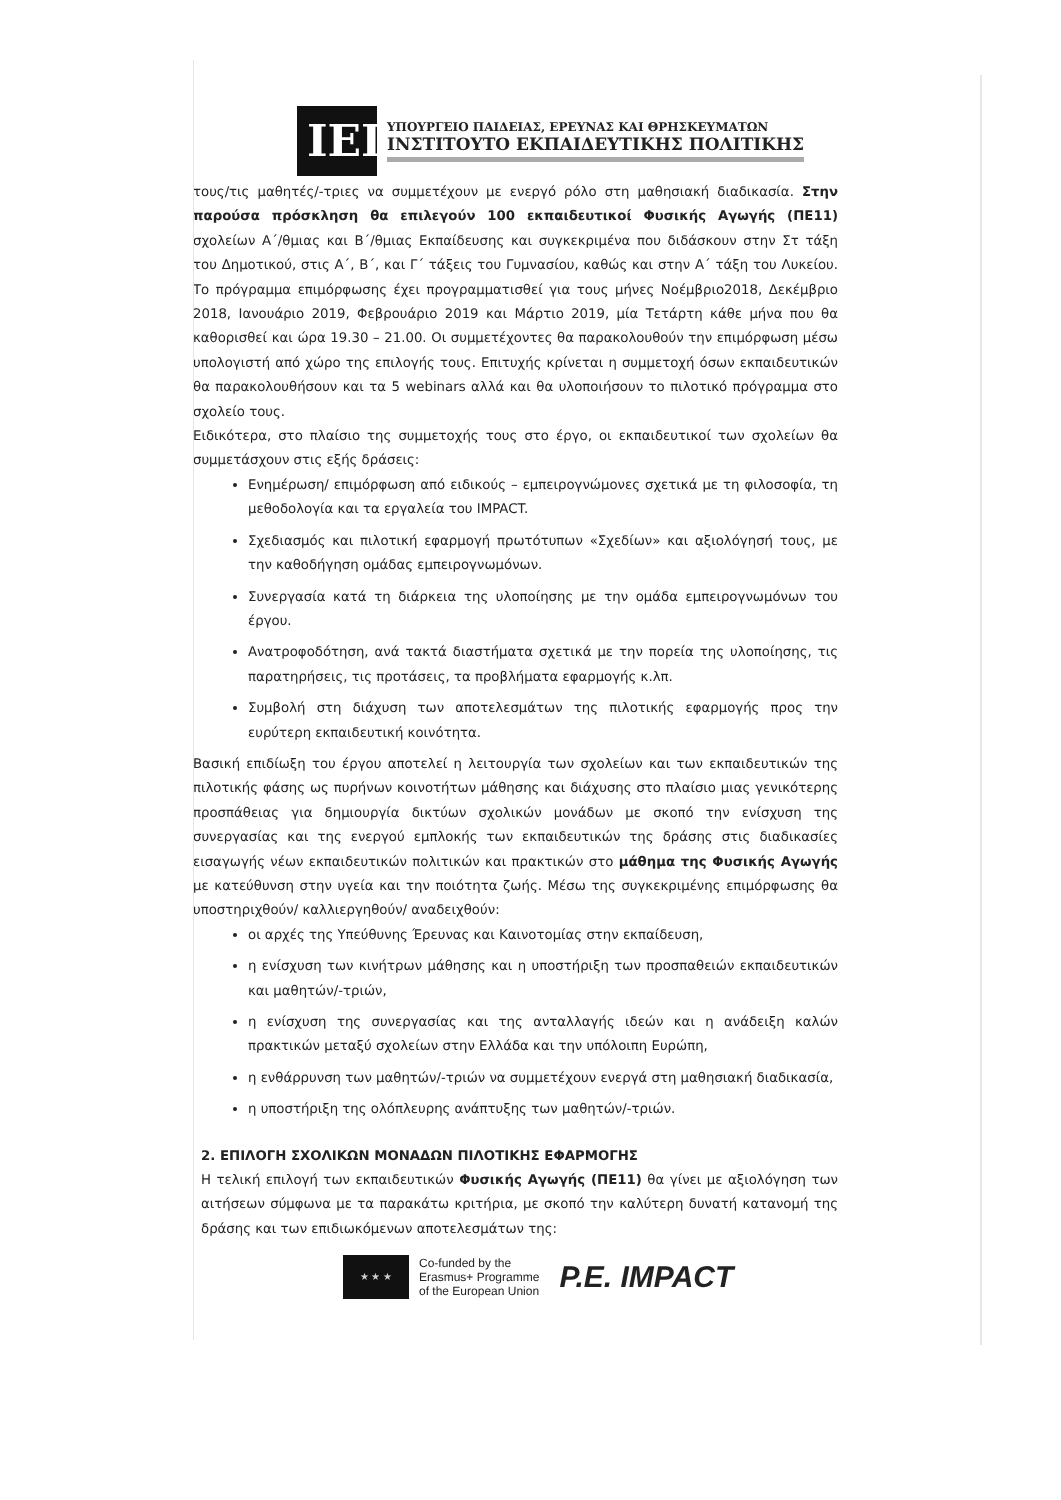ΙΕΠ
ΥΠΟΥΡΓΕΙΟ ΠΑΙΔΕΙΑΣ, ΕΡΕΥΝΑΣ ΚΑΙ ΘΡΗΣΚΕΥΜΑΤΩΝ
ΙΝΣΤΙΤΟΥΤΟ ΕΚΠΑΙΔΕΥΤΙΚΗΣ ΠΟΛΙΤΙΚΗΣ
τους/τις μαθητές/-τριες να συμμετέχουν με ενεργό ρόλο στη μαθησιακή διαδικασία. Στην παρούσα πρόσκληση θα επιλεγούν 100 εκπαιδευτικοί Φυσικής Αγωγής (ΠΕ11) σχολείων Α΄/θμιας και Β΄/θμιας Εκπαίδευσης και συγκεκριμένα που διδάσκουν στην Στ τάξη του Δημοτικού, στις Α΄, Β΄, και Γ΄ τάξεις του Γυμνασίου, καθώς και στην Α΄ τάξη του Λυκείου. Το πρόγραμμα επιμόρφωσης έχει προγραμματισθεί για τους μήνες Νοέμβριο2018, Δεκέμβριο 2018, Ιανουάριο 2019, Φεβρουάριο 2019 και Μάρτιο 2019, μία Τετάρτη κάθε μήνα που θα καθορισθεί και ώρα 19.30 – 21.00. Οι συμμετέχοντες θα παρακολουθούν την επιμόρφωση μέσω υπολογιστή από χώρο της επιλογής τους. Επιτυχής κρίνεται η συμμετοχή όσων εκπαιδευτικών θα παρακολουθήσουν και τα 5 webinars αλλά και θα υλοποιήσουν το πιλοτικό πρόγραμμα στο σχολείο τους.
Ειδικότερα, στο πλαίσιο της συμμετοχής τους στο έργο, οι εκπαιδευτικοί των σχολείων θα συμμετάσχουν στις εξής δράσεις:
Ενημέρωση/ επιμόρφωση από ειδικούς – εμπειρογνώμονες σχετικά με τη φιλοσοφία, τη μεθοδολογία και τα εργαλεία του IMPACT.
Σχεδιασμός και πιλοτική εφαρμογή πρωτότυπων «Σχεδίων» και αξιολόγησή τους, με την καθοδήγηση ομάδας εμπειρογνωμόνων.
Συνεργασία κατά τη διάρκεια της υλοποίησης με την ομάδα εμπειρογνωμόνων του έργου.
Ανατροφοδότηση, ανά τακτά διαστήματα σχετικά με την πορεία της υλοποίησης, τις παρατηρήσεις, τις προτάσεις, τα προβλήματα εφαρμογής κ.λπ.
Συμβολή στη διάχυση των αποτελεσμάτων της πιλοτικής εφαρμογής προς την ευρύτερη εκπαιδευτική κοινότητα.
Βασική επιδίωξη του έργου αποτελεί η λειτουργία των σχολείων και των εκπαιδευτικών της πιλοτικής φάσης ως πυρήνων κοινοτήτων μάθησης και διάχυσης στο πλαίσιο μιας γενικότερης προσπάθειας για δημιουργία δικτύων σχολικών μονάδων με σκοπό την ενίσχυση της συνεργασίας και της ενεργού εμπλοκής των εκπαιδευτικών της δράσης στις διαδικασίες εισαγωγής νέων εκπαιδευτικών πολιτικών και πρακτικών στο μάθημα της Φυσικής Αγωγής με κατεύθυνση στην υγεία και την ποιότητα ζωής. Μέσω της συγκεκριμένης επιμόρφωσης θα υποστηριχθούν/ καλλιεργηθούν/ αναδειχθούν:
οι αρχές της Υπεύθυνης Έρευνας και Καινοτομίας στην εκπαίδευση,
η ενίσχυση των κινήτρων μάθησης και η υποστήριξη των προσπαθειών εκπαιδευτικών και μαθητών/-τριών,
η ενίσχυση της συνεργασίας και της ανταλλαγής ιδεών και η ανάδειξη καλών πρακτικών μεταξύ σχολείων στην Ελλάδα και την υπόλοιπη Ευρώπη,
η ενθάρρυνση των μαθητών/-τριών να συμμετέχουν ενεργά στη μαθησιακή διαδικασία,
η υποστήριξη της ολόπλευρης ανάπτυξης των μαθητών/-τριών.
2. ΕΠΙΛΟΓΗ ΣΧΟΛΙΚΩΝ ΜΟΝΑΔΩΝ ΠΙΛΟΤΙΚΗΣ ΕΦΑΡΜΟΓΗΣ
Η τελική επιλογή των εκπαιδευτικών Φυσικής Αγωγής (ΠΕ11) θα γίνει με αξιολόγηση των αιτήσεων σύμφωνα με τα παρακάτω κριτήρια, με σκοπό την καλύτερη δυνατή κατανομή της δράσης και των επιδιωκόμενων αποτελεσμάτων της:
★ ★ ★
Co-funded by the
Erasmus+ Programme
of the European Union
P.E. IMPACT